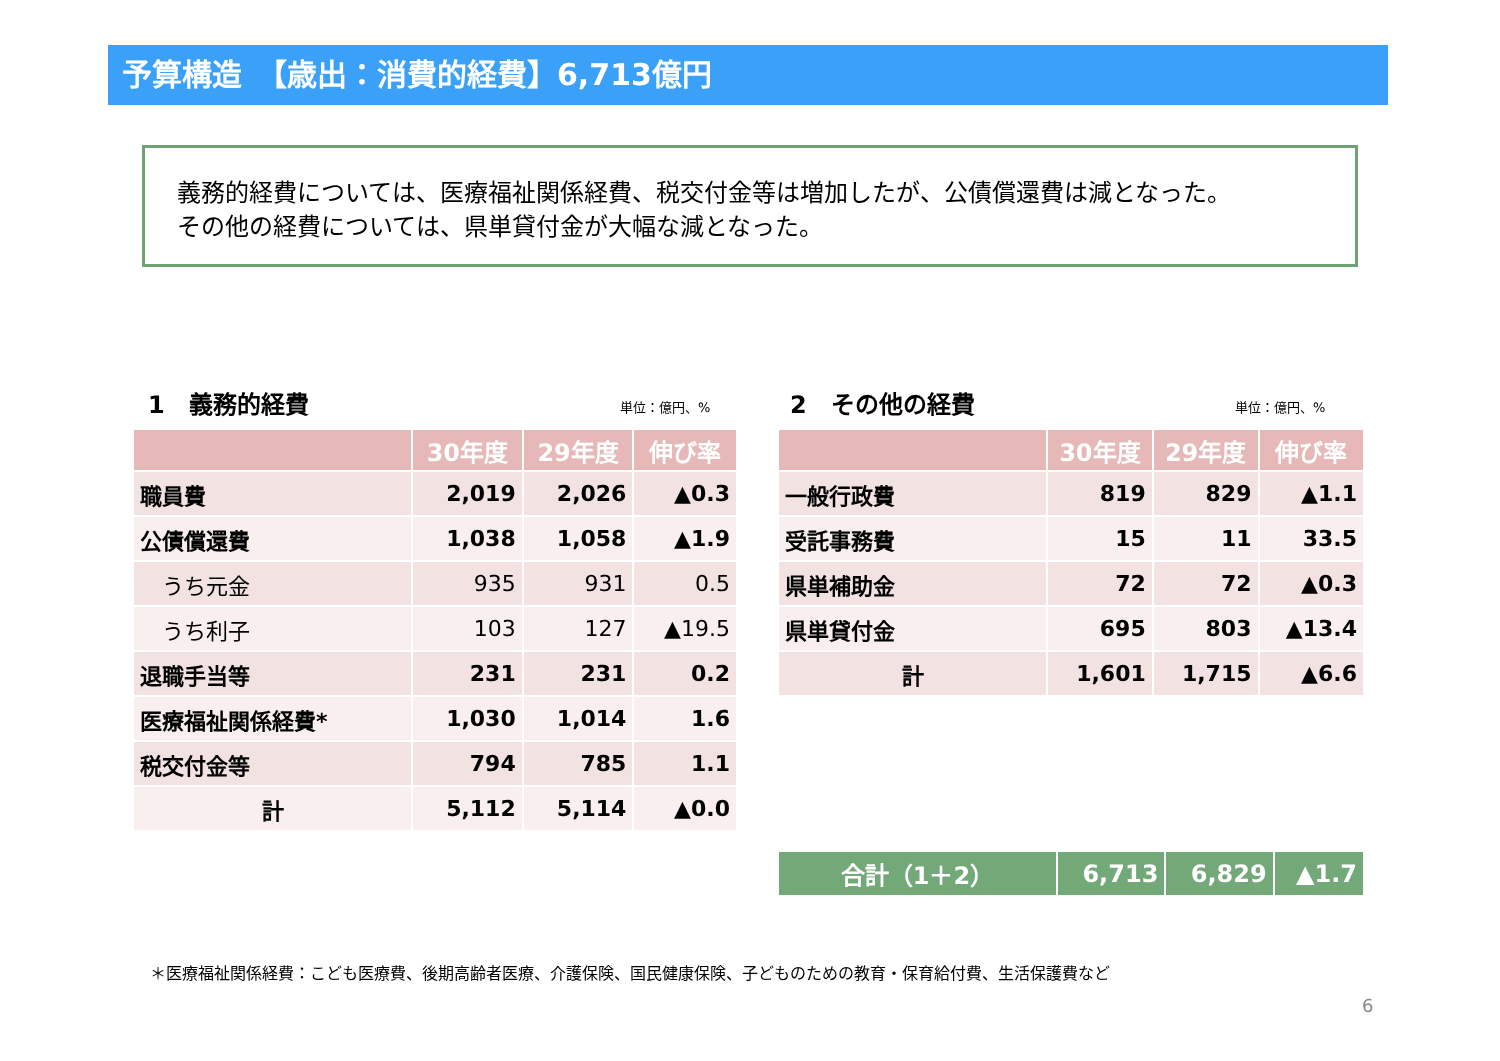予算構造　【歳出：消費的経費】6,713億円
義務的経費については、医療福祉関係経費、税交付金等は増加したが、公債償還費は減となった。
その他の経費については、県単貸付金が大幅な減となった。
1　義務的経費
単位：億円、%
2　その他の経費
単位：億円、%
| | 30年度 | 29年度 | 伸び率 |
| --- | --- | --- | --- |
| 職員費 | 2,019 | 2,026 | ▲0.3 |
| 公債償還費 | 1,038 | 1,058 | ▲1.9 |
| うち元金 | 935 | 931 | 0.5 |
| うち利子 | 103 | 127 | ▲19.5 |
| 退職手当等 | 231 | 231 | 0.2 |
| 医療福祉関係経費* | 1,030 | 1,014 | 1.6 |
| 税交付金等 | 794 | 785 | 1.1 |
| 計 | 5,112 | 5,114 | ▲0.0 |
| | 30年度 | 29年度 | 伸び率 |
| --- | --- | --- | --- |
| 一般行政費 | 819 | 829 | ▲1.1 |
| 受託事務費 | 15 | 11 | 33.5 |
| 県単補助金 | 72 | 72 | ▲0.3 |
| 県単貸付金 | 695 | 803 | ▲13.4 |
| 計 | 1,601 | 1,715 | ▲6.6 |
| 合計（1＋2） | 6,713 | 6,829 | ▲1.7 |
＊医療福祉関係経費：こども医療費、後期高齢者医療、介護保険、国民健康保険、子どものための教育・保育給付費、生活保護費など
6